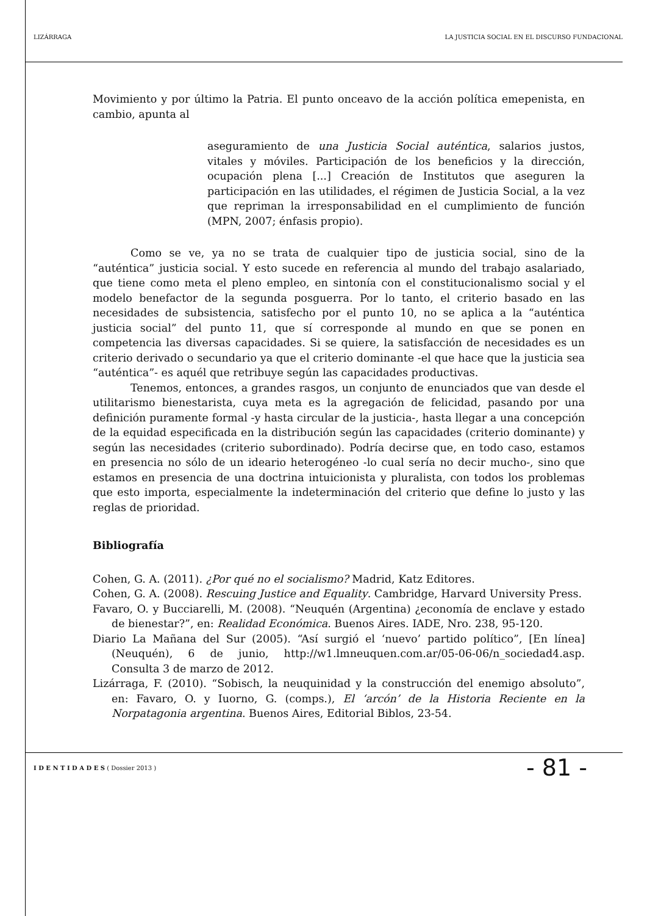LIZÁRRAGA LA JUSTICIA SOCIAL EN EL DISCURSO FUNDACIONAL
Movimiento y por último la Patria. El punto onceavo de la acción política emepenista, en cambio, apunta al
aseguramiento de una Justicia Social auténtica, salarios justos, vitales y móviles. Participación de los beneficios y la dirección, ocupación plena [...] Creación de Institutos que aseguren la participación en las utilidades, el régimen de Justicia Social, a la vez que repriman la irresponsabilidad en el cumplimiento de función (MPN, 2007; énfasis propio).
Como se ve, ya no se trata de cualquier tipo de justicia social, sino de la “auténtica” justicia social. Y esto sucede en referencia al mundo del trabajo asalariado, que tiene como meta el pleno empleo, en sintonía con el constitucionalismo social y el modelo benefactor de la segunda posguerra. Por lo tanto, el criterio basado en las necesidades de subsistencia, satisfecho por el punto 10, no se aplica a la “auténtica justicia social” del punto 11, que sí corresponde al mundo en que se ponen en competencia las diversas capacidades. Si se quiere, la satisfacción de necesidades es un criterio derivado o secundario ya que el criterio dominante -el que hace que la justicia sea “auténtica”- es aquél que retribuye según las capacidades productivas.
Tenemos, entonces, a grandes rasgos, un conjunto de enunciados que van desde el utilitarismo bienestarista, cuya meta es la agregación de felicidad, pasando por una definición puramente formal -y hasta circular de la justicia-, hasta llegar a una concepción de la equidad especificada en la distribución según las capacidades (criterio dominante) y según las necesidades (criterio subordinado). Podría decirse que, en todo caso, estamos en presencia no sólo de un ideario heterogéneo -lo cual sería no decir mucho-, sino que estamos en presencia de una doctrina intuicionista y pluralista, con todos los problemas que esto importa, especialmente la indeterminación del criterio que define lo justo y las reglas de prioridad.
Bibliografía
Cohen, G. A. (2011). ¿Por qué no el socialismo? Madrid, Katz Editores.
Cohen, G. A. (2008). Rescuing Justice and Equality. Cambridge, Harvard University Press.
Favaro, O. y Bucciarelli, M. (2008). “Neuquén (Argentina) ¿economía de enclave y estado de bienestar?”, en: Realidad Económica. Buenos Aires. IADE, Nro. 238, 95-120.
Diario La Mañana del Sur (2005). “Así surgió el ‘nuevo’ partido político”, [En línea] (Neuquén), 6 de junio, http://w1.lmneuquen.com.ar/05-06-06/n_sociedad4.asp. Consulta 3 de marzo de 2012.
Lizárraga, F. (2010). “Sobisch, la neuquinidad y la construcción del enemigo absoluto”, en: Favaro, O. y Iuorno, G. (comps.), El ‘arcón’ de la Historia Reciente en la Norpatagonia argentina. Buenos Aires, Editorial Biblos, 23-54.
I D E N T I D A D E S ( Dossier 2013 ) - 81 -